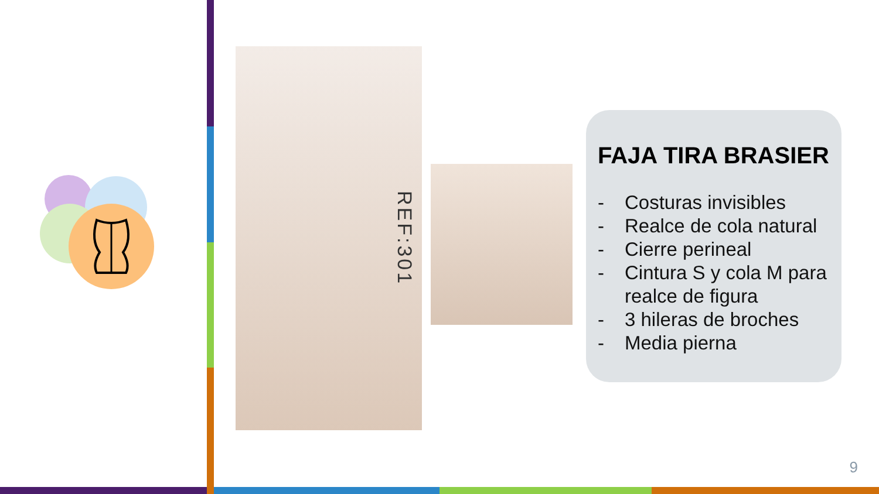REF:301
FAJA TIRA BRASIER
- Costuras invisibles
- Realce de cola natural
- Cierre perineal
- Cintura S y cola M para realce de figura
- 3 hileras de broches
- Media pierna
9